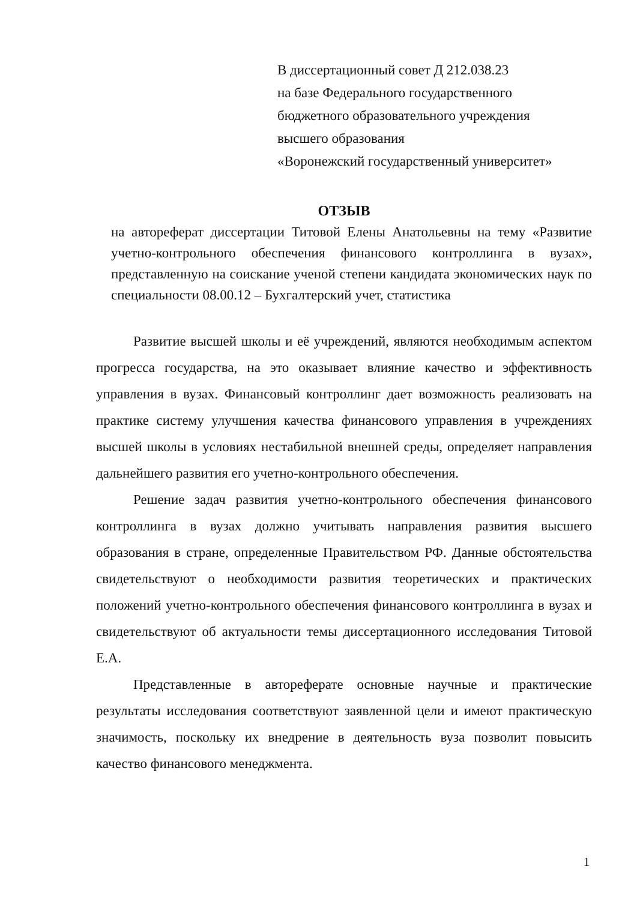В диссертационный совет Д 212.038.23
на базе Федерального государственного
бюджетного образовательного учреждения
высшего образования
«Воронежский государственный университет»
ОТЗЫВ
на автореферат диссертации Титовой Елены Анатольевны на тему «Развитие учетно-контрольного обеспечения финансового контроллинга в вузах», представленную на соискание ученой степени кандидата экономических наук по специальности 08.00.12 – Бухгалтерский учет, статистика
Развитие высшей школы и её учреждений, являются необходимым аспектом прогресса государства, на это оказывает влияние качество и эффективность управления в вузах. Финансовый контроллинг дает возможность реализовать на практике систему улучшения качества финансового управления в учреждениях высшей школы в условиях нестабильной внешней среды, определяет направления дальнейшего развития его учетно-контрольного обеспечения.
Решение задач развития учетно-контрольного обеспечения финансового контроллинга в вузах должно учитывать направления развития высшего образования в стране, определенные Правительством РФ. Данные обстоятельства свидетельствуют о необходимости развития теоретических и практических положений учетно-контрольного обеспечения финансового контроллинга в вузах и свидетельствуют об актуальности темы диссертационного исследования Титовой Е.А.
Представленные в автореферате основные научные и практические результаты исследования соответствуют заявленной цели и имеют практическую значимость, поскольку их внедрение в деятельность вуза позволит повысить качество финансового менеджмента.
1